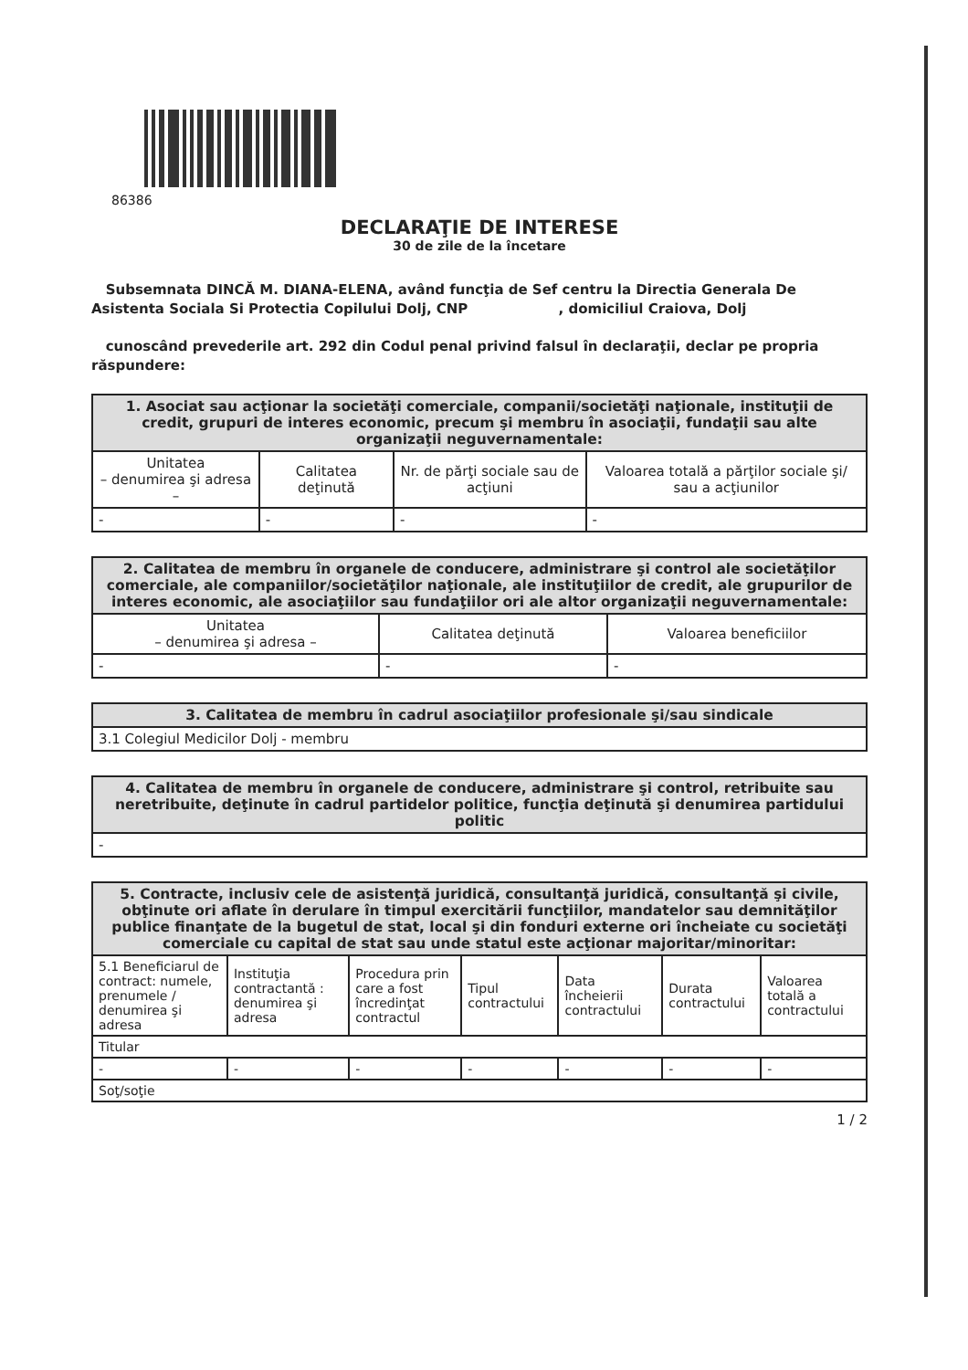86386
DECLARAŢIE DE INTERESE
30 de zile de la încetare
Subsemnata DINCĂ M. DIANA-ELENA, având funcţia de Sef centru la Directia Generala De Asistenta Sociala Si Protectia Copilului Dolj, CNP , domiciliul Craiova, Dolj
cunoscând prevederile art. 292 din Codul penal privind falsul în declaraţii, declar pe propria răspundere:
| 1. Asociat sau acţionar la societăţi comerciale, companii/societăţi naţionale, instituţii de credit, grupuri de interes economic, precum şi membru în asociaţii, fundaţii sau alte organizaţii neguvernamentale: | | | |
| --- | --- | --- | --- |
| Unitatea – denumirea şi adresa – | Calitatea deţinută | Nr. de părţi sociale sau de acţiuni | Valoarea totală a părţilor sociale şi/ sau a acţiunilor |
| - | - | - | - |
| 2. Calitatea de membru în organele de conducere, administrare şi control ale societăţilor comerciale, ale companiilor/societăţilor naţionale, ale instituţiilor de credit, ale grupurilor de interes economic, ale asociaţiilor sau fundaţiilor ori ale altor organizaţii neguvernamentale: | | |
| --- | --- | --- |
| Unitatea – denumirea şi adresa – | Calitatea deţinută | Valoarea beneficiilor |
| - | - | - |
| 3. Calitatea de membru în cadrul asociaţiilor profesionale şi/sau sindicale |
| --- |
| 3.1 Colegiul Medicilor Dolj - membru |
| 4. Calitatea de membru în organele de conducere, administrare şi control, retribuite sau neretribuite, deţinute în cadrul partidelor politice, funcţia deţinută şi denumirea partidului politic |
| --- |
| - |
| 5. Contracte, inclusiv cele de asistenţă juridică, consultanţă juridică, consultanţă şi civile, obţinute ori aflate în derulare în timpul exercitării funcţiilor, mandatelor sau demnităţilor publice finanţate de la bugetul de stat, local şi din fonduri externe ori încheiate cu societăţi comerciale cu capital de stat sau unde statul este acţionar majoritar/minoritar: | | | | | | |
| --- | --- | --- | --- | --- | --- | --- |
| 5.1 Beneficiarul de contract: numele, prenumele / denumirea şi adresa | Instituţia contractantă : denumirea şi adresa | Procedura prin care a fost încredinţat contractul | Tipul contractului | Data încheierii contractului | Durata contractului | Valoarea totală a contractului |
| Titular | | | | | | |
| - | - | - | - | - | - | - |
| Soţ/soţie | | | | | | |
1 / 2